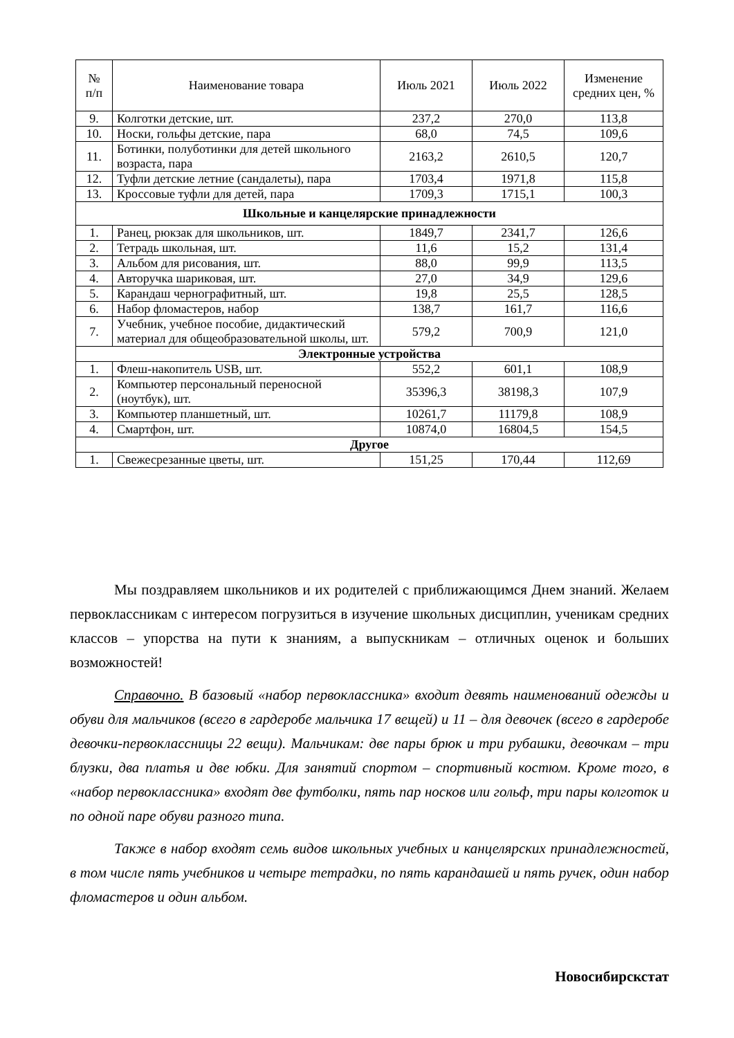| № п/п | Наименование товара | Июль 2021 | Июль 2022 | Изменение средних цен, % |
| --- | --- | --- | --- | --- |
| 9. | Колготки детские, шт. | 237,2 | 270,0 | 113,8 |
| 10. | Носки, гольфы детские, пара | 68,0 | 74,5 | 109,6 |
| 11. | Ботинки, полуботинки для детей школьного возраста, пара | 2163,2 | 2610,5 | 120,7 |
| 12. | Туфли детские летние (сандалеты), пара | 1703,4 | 1971,8 | 115,8 |
| 13. | Кроссовые туфли для детей, пара | 1709,3 | 1715,1 | 100,3 |
| Школьные и канцелярские принадлежности | | | | |
| 1. | Ранец, рюкзак для школьников, шт. | 1849,7 | 2341,7 | 126,6 |
| 2. | Тетрадь школьная, шт. | 11,6 | 15,2 | 131,4 |
| 3. | Альбом для рисования, шт. | 88,0 | 99,9 | 113,5 |
| 4. | Авторучка шариковая, шт. | 27,0 | 34,9 | 129,6 |
| 5. | Карандаш чернографитный, шт. | 19,8 | 25,5 | 128,5 |
| 6. | Набор фломастеров, набор | 138,7 | 161,7 | 116,6 |
| 7. | Учебник, учебное пособие, дидактический материал для общеобразовательной школы, шт. | 579,2 | 700,9 | 121,0 |
| Электронные устройства | | | | |
| 1. | Флеш-накопитель USB, шт. | 552,2 | 601,1 | 108,9 |
| 2. | Компьютер персональный переносной (ноутбук), шт. | 35396,3 | 38198,3 | 107,9 |
| 3. | Компьютер планшетный, шт. | 10261,7 | 11179,8 | 108,9 |
| 4. | Смартфон, шт. | 10874,0 | 16804,5 | 154,5 |
| Другое | | | | |
| 1. | Свежесрезанные цветы, шт. | 151,25 | 170,44 | 112,69 |
Мы поздравляем школьников и их родителей с приближающимся Днем знаний. Желаем первоклассникам с интересом погрузиться в изучение школьных дисциплин, ученикам средних классов – упорства на пути к знаниям, а выпускникам – отличных оценок и больших возможностей!
Справочно. В базовый «набор первоклассника» входит девять наименований одежды и обуви для мальчиков (всего в гардеробе мальчика 17 вещей) и 11 – для девочек (всего в гардеробе девочки-первоклассницы 22 вещи). Мальчикам: две пары брюк и три рубашки, девочкам – три блузки, два платья и две юбки. Для занятий спортом – спортивный костюм. Кроме того, в «набор первоклассника» входят две футболки, пять пар носков или гольф, три пары колготок и по одной паре обуви разного типа.
Также в набор входят семь видов школьных учебных и канцелярских принадлежностей, в том числе пять учебников и четыре тетрадки, по пять карандашей и пять ручек, один набор фломастеров и один альбом.
Новосибирскстат